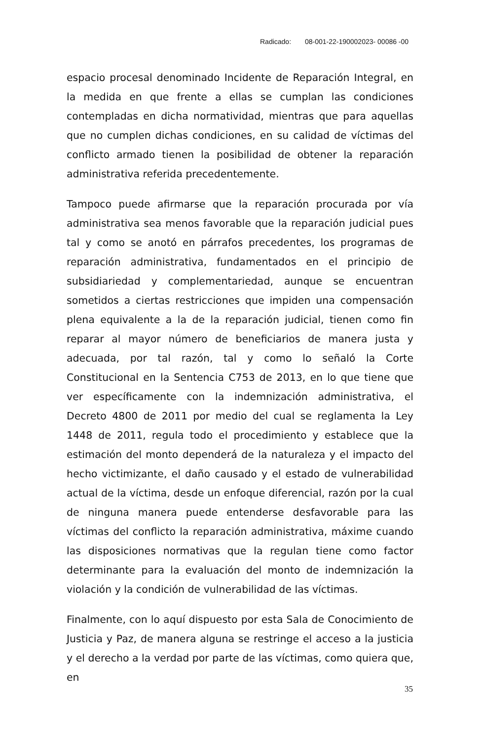Radicado: 08-001-22-190002023- 00086 -00
espacio procesal denominado Incidente de Reparación Integral, en la medida en que frente a ellas se cumplan las condiciones contempladas en dicha normatividad, mientras que para aquellas que no cumplen dichas condiciones, en su calidad de víctimas del conflicto armado tienen la posibilidad de obtener la reparación administrativa referida precedentemente.
Tampoco puede afirmarse que la reparación procurada por vía administrativa sea menos favorable que la reparación judicial pues tal y como se anotó en párrafos precedentes, los programas de reparación administrativa, fundamentados en el principio de subsidiariedad y complementariedad, aunque se encuentran sometidos a ciertas restricciones que impiden una compensación plena equivalente a la de la reparación judicial, tienen como fin reparar al mayor número de beneficiarios de manera justa y adecuada, por tal razón, tal y como lo señaló la Corte Constitucional en la Sentencia C753 de 2013, en lo que tiene que ver específicamente con la indemnización administrativa, el Decreto 4800 de 2011 por medio del cual se reglamenta la Ley 1448 de 2011, regula todo el procedimiento y establece que la estimación del monto dependerá de la naturaleza y el impacto del hecho victimizante, el daño causado y el estado de vulnerabilidad actual de la víctima, desde un enfoque diferencial, razón por la cual de ninguna manera puede entenderse desfavorable para las víctimas del conflicto la reparación administrativa, máxime cuando las disposiciones normativas que la regulan tiene como factor determinante para la evaluación del monto de indemnización la violación y la condición de vulnerabilidad de las víctimas.
Finalmente, con lo aquí dispuesto por esta Sala de Conocimiento de Justicia y Paz, de manera alguna se restringe el acceso a la justicia y el derecho a la verdad por parte de las víctimas, como quiera que, en
35